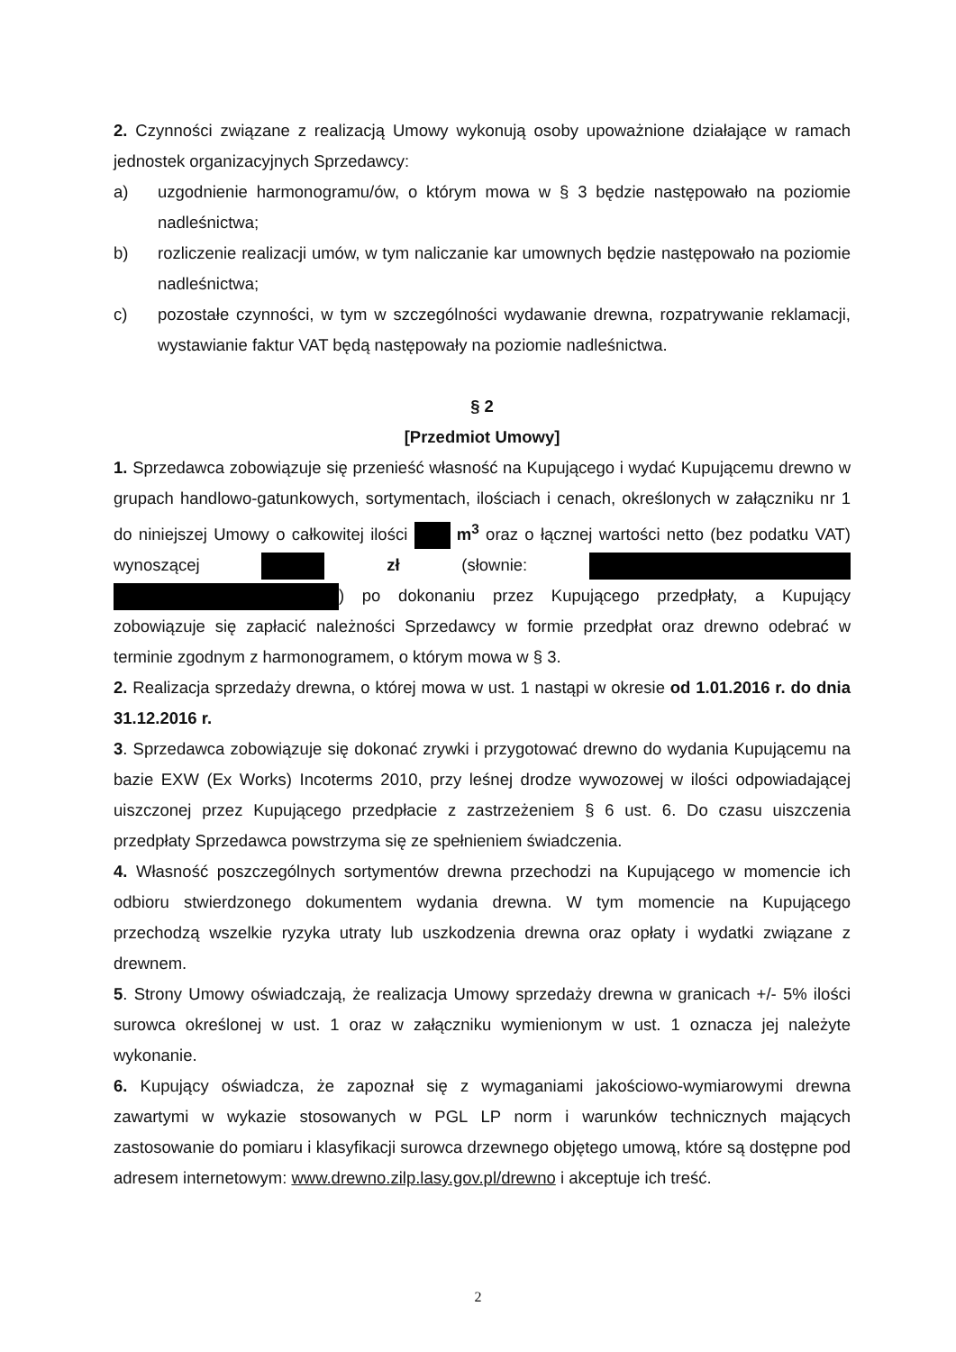2. Czynności związane z realizacją Umowy wykonują osoby upoważnione działające w ramach jednostek organizacyjnych Sprzedawcy:
a) uzgodnienie harmonogramu/ów, o którym mowa w § 3 będzie następowało na poziomie nadleśnictwa;
b) rozliczenie realizacji umów, w tym naliczanie kar umownych będzie następowało na poziomie nadleśnictwa;
c) pozostałe czynności, w tym w szczególności wydawanie drewna, rozpatrywanie reklamacji, wystawianie faktur VAT będą następowały na poziomie nadleśnictwa.
§ 2
[Przedmiot Umowy]
1. Sprzedawca zobowiązuje się przenieść własność na Kupującego i wydać Kupującemu drewno w grupach handlowo-gatunkowych, sortymentach, ilościach i cenach, określonych w załączniku nr 1 do niniejszej Umowy o całkowitej ilości m<sup>3</sup> oraz o łącznej wartości netto (bez podatku VAT) wynoszącej zł (słownie: ) po dokonaniu przez Kupującego przedpłaty, a Kupujący zobowiązuje się zapłacić należności Sprzedawcy w formie przedpłat oraz drewno odebrać w terminie zgodnym z harmonogramem, o którym mowa w § 3.
2. Realizacja sprzedaży drewna, o której mowa w ust. 1 nastąpi w okresie od 1.01.2016 r. do dnia 31.12.2016 r.
3. Sprzedawca zobowiązuje się dokonać zrywki i przygotować drewno do wydania Kupującemu na bazie EXW (Ex Works) Incoterms 2010, przy leśnej drodze wywozowej w ilości odpowiadającej uiszczonej przez Kupującego przedpłacie z zastrzeżeniem § 6 ust. 6. Do czasu uiszczenia przedpłaty Sprzedawca powstrzyma się ze spełnieniem świadczenia.
4. Własność poszczególnych sortymentów drewna przechodzi na Kupującego w momencie ich odbioru stwierdzonego dokumentem wydania drewna. W tym momencie na Kupującego przechodzą wszelkie ryzyka utraty lub uszkodzenia drewna oraz opłaty i wydatki związane z drewnem.
5. Strony Umowy oświadczają, że realizacja Umowy sprzedaży drewna w granicach +/- 5% ilości surowca określonej w ust. 1 oraz w załączniku wymienionym w ust. 1 oznacza jej należyte wykonanie.
6. Kupujący oświadcza, że zapoznał się z wymaganiami jakościowo-wymiarowymi drewna zawartymi w wykazie stosowanych w PGL LP norm i warunków technicznych mających zastosowanie do pomiaru i klasyfikacji surowca drzewnego objętego umową, które są dostępne pod adresem internetowym: www.drewno.zilp.lasy.gov.pl/drewno i akceptuje ich treść.
2